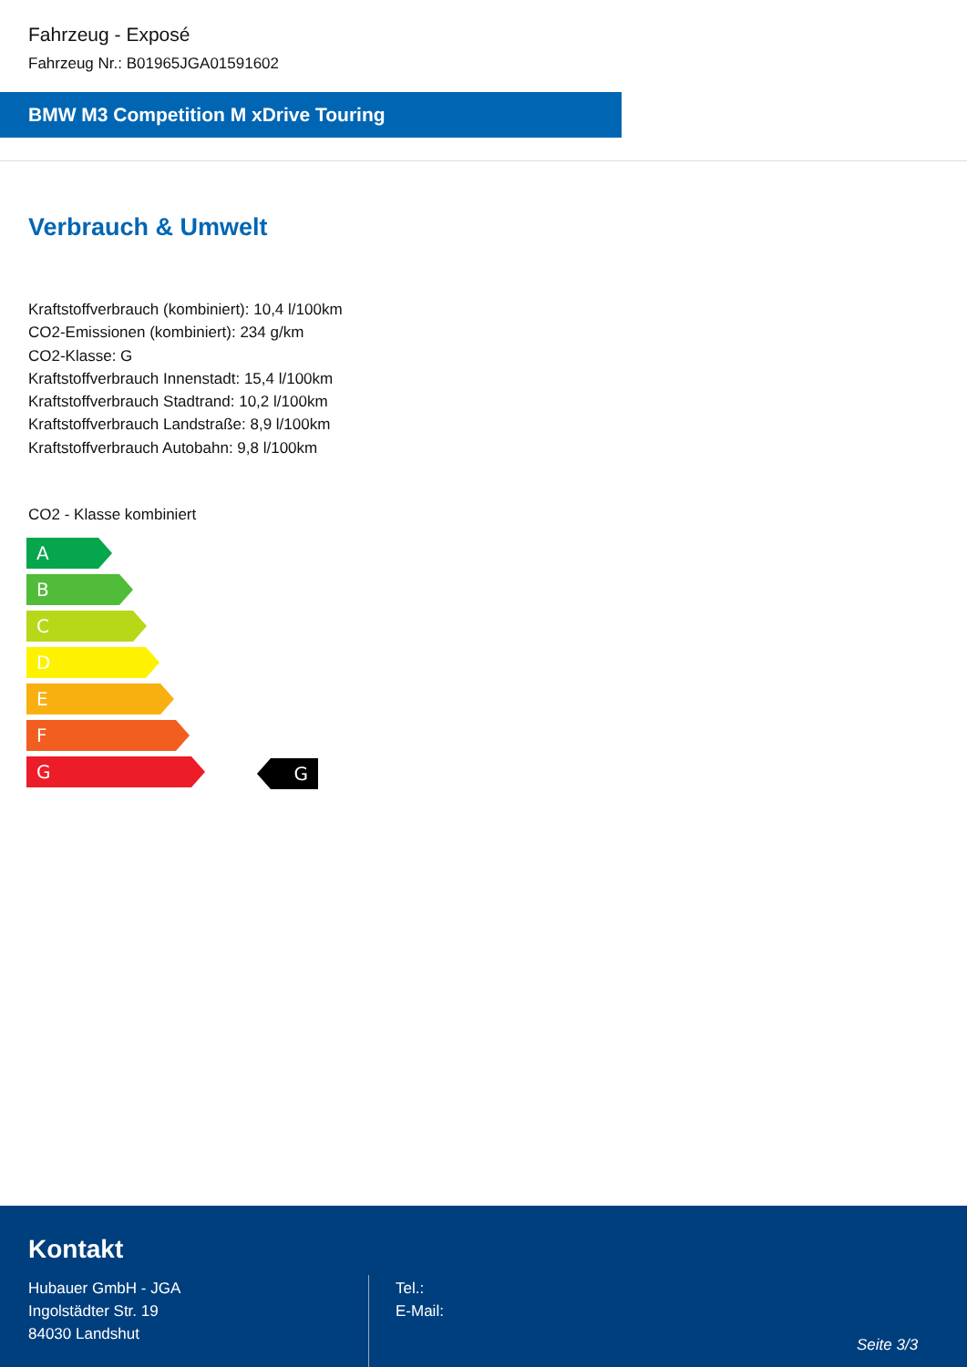Fahrzeug - Exposé
Fahrzeug Nr.: B01965JGA01591602
BMW M3 Competition M xDrive Touring
Verbrauch & Umwelt
Kraftstoffverbrauch (kombiniert): 10,4 l/100km
CO2-Emissionen (kombiniert): 234 g/km
CO2-Klasse: G
Kraftstoffverbrauch Innenstadt: 15,4 l/100km
Kraftstoffverbrauch Stadtrand: 10,2 l/100km
Kraftstoffverbrauch Landstraße: 8,9 l/100km
Kraftstoffverbrauch Autobahn: 9,8 l/100km
CO2 - Klasse kombiniert
A
B
C
D
E
F
G
G
Kontakt
Hubauer GmbH - JGA
Ingolstädter Str. 19
84030 Landshut
Tel.:
E-Mail:
Seite 3/3